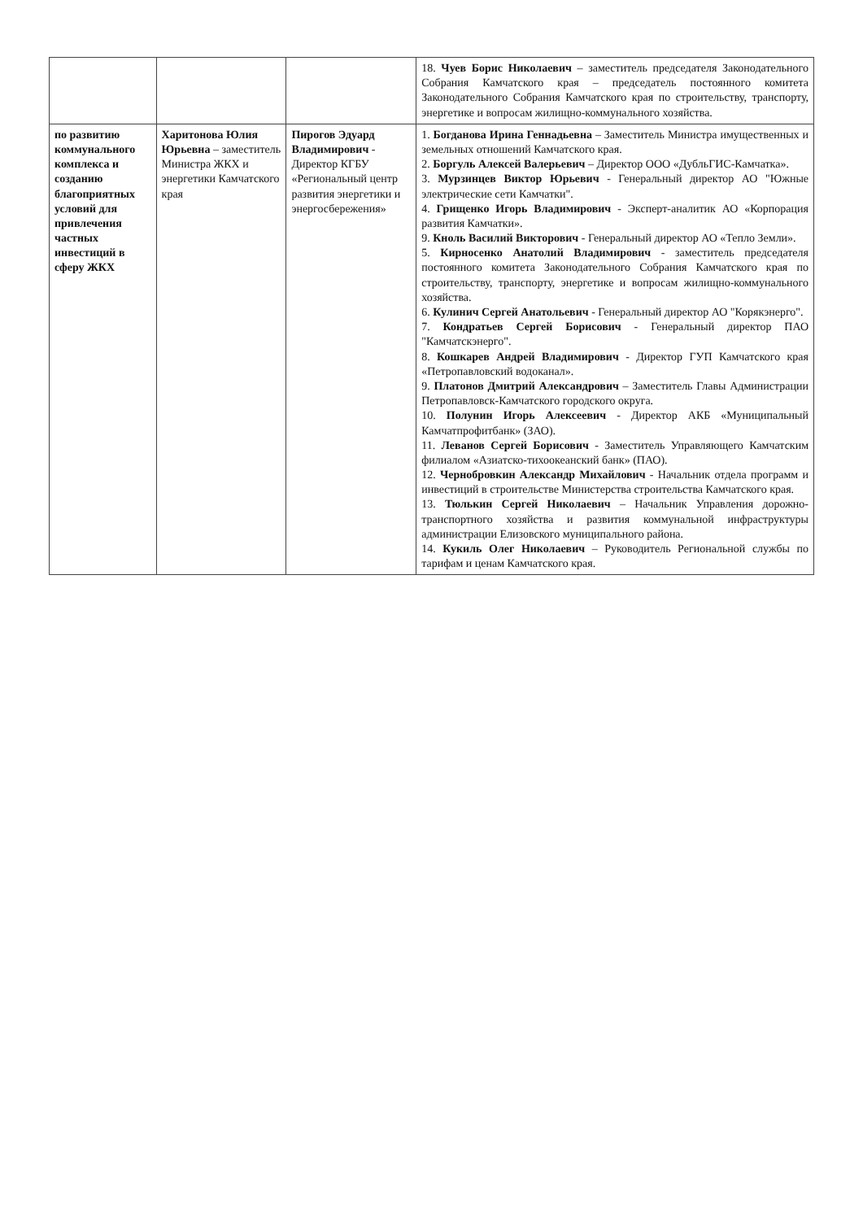| | | | 18. Чуев Борис Николаевич – заместитель председателя Законодательного Собрания Камчатского края – председатель постоянного комитета Законодательного Собрания Камчатского края по строительству, транспорту, энергетике и вопросам жилищно-коммунального хозяйства. |
| по развитию коммунального комплекса и созданию благоприятных условий для привлечения частных инвестиций в сферу ЖКХ | Харитонова Юлия Юрьевна – заместитель Министра ЖКХ и энергетики Камчатского края | Пирогов Эдуард Владимирович - Директор КГБУ «Региональный центр развития энергетики и энергосбережения» | 1. Богданова Ирина Геннадьевна – Заместитель Министра имущественных и земельных отношений Камчатского края. 2. Боргуль Алексей Валерьевич – Директор ООО «ДубльГИС-Камчатка». 3. Мурзинцев Виктор Юрьевич - Генеральный директор АО "Южные электрические сети Камчатки". 4. Грищенко Игорь Владимирович - Эксперт-аналитик АО «Корпорация развития Камчатки». 9. Кноль Василий Викторович - Генеральный директор АО «Тепло Земли». 5. Кирносенко Анатолий Владимирович - заместитель председателя постоянного комитета Законодательного Собрания Камчатского края по строительству, транспорту, энергетике и вопросам жилищно-коммунального хозяйства. 6. Кулинич Сергей Анатольевич - Генеральный директор АО "Корякэнерго". 7. Кондратьев Сергей Борисович - Генеральный директор ПАО "Камчатскэнерго". 8. Кошкарев Андрей Владимирович - Директор ГУП Камчатского края «Петропавловский водоканал». 9. Платонов Дмитрий Александрович – Заместитель Главы Администрации Петропавловск-Камчатского городского округа. 10. Полунин Игорь Алексеевич - Директор АКБ «Муниципальный Камчатпрофитбанк» (ЗАО). 11. Леванов Сергей Борисович - Заместитель Управляющего Камчатским филиалом «Азиатско-тихоокеанский банк» (ПАО). 12. Чернобровкин Александр Михайлович - Начальник отдела программ и инвестиций в строительстве Министерства строительства Камчатского края. 13. Тюлькин Сергей Николаевич – Начальник Управления дорожно-транспортного хозяйства и развития коммунальной инфраструктуры администрации Елизовского муниципального района. 14. Кукиль Олег Николаевич – Руководитель Региональной службы по тарифам и ценам Камчатского края. |